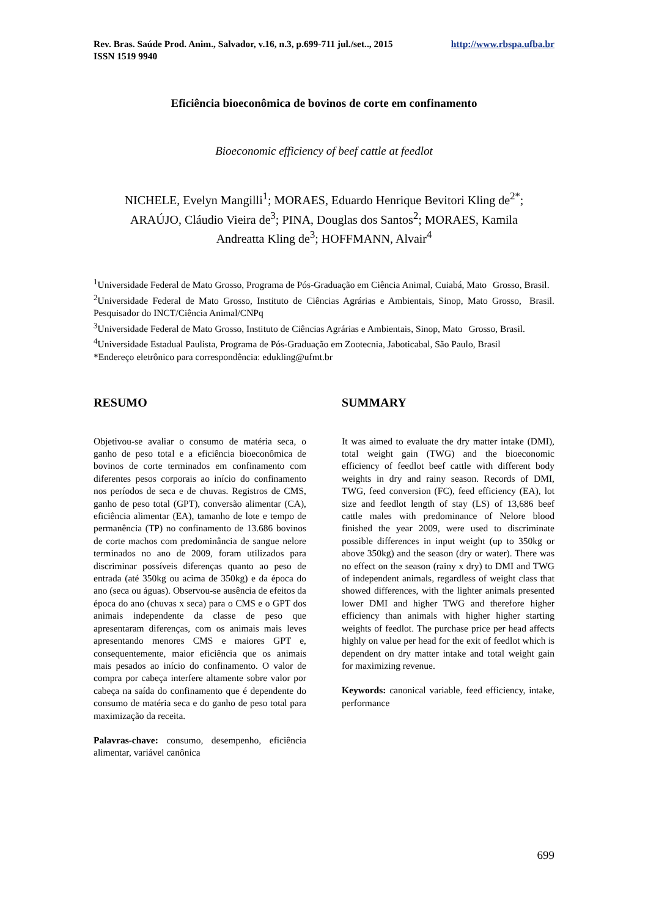Rev. Bras. Saúde Prod. Anim., Salvador, v.16, n.3, p.699-711 jul./set.., 2015
ISSN 1519 9940 http://www.rbspa.ufba.br
Eficiência bioeconômica de bovinos de corte em confinamento
Bioeconomic efficiency of beef cattle at feedlot
NICHELE, Evelyn Mangilli<sup>1</sup>; MORAES, Eduardo Henrique Bevitori Kling de<sup>2*</sup>;
ARAÚJO, Cláudio Vieira de<sup>3</sup>; PINA, Douglas dos Santos<sup>2</sup>; MORAES, Kamila
Andreatta Kling de<sup>3</sup>; HOFFMANN, Alvair<sup>4</sup>
<sup>1</sup> Universidade Federal de Mato Grosso, Programa de Pós-Graduação em Ciência Animal, Cuiabá, Mato Grosso, Brasil.
<sup>2</sup> Universidade Federal de Mato Grosso, Instituto de Ciências Agrárias e Ambientais, Sinop, Mato Grosso, Brasil. Pesquisador do INCT/Ciência Animal/CNPq
<sup>3</sup> Universidade Federal de Mato Grosso, Instituto de Ciências Agrárias e Ambientais, Sinop, Mato Grosso, Brasil.
<sup>4</sup> Universidade Estadual Paulista, Programa de Pós-Graduação em Zootecnia, Jaboticabal, São Paulo, Brasil
*Endereço eletrônico para correspondência: edukling@ufmt.br
RESUMO
Objetivou-se avaliar o consumo de matéria seca, o ganho de peso total e a eficiência bioeconômica de bovinos de corte terminados em confinamento com diferentes pesos corporais ao início do confinamento nos períodos de seca e de chuvas. Registros de CMS, ganho de peso total (GPT), conversão alimentar (CA), eficiência alimentar (EA), tamanho de lote e tempo de permanência (TP) no confinamento de 13.686 bovinos de corte machos com predominância de sangue nelore terminados no ano de 2009, foram utilizados para discriminar possíveis diferenças quanto ao peso de entrada (até 350kg ou acima de 350kg) e da época do ano (seca ou águas). Observou-se ausência de efeitos da época do ano (chuvas x seca) para o CMS e o GPT dos animais independente da classe de peso que apresentaram diferenças, com os animais mais leves apresentando menores CMS e maiores GPT e, consequentemente, maior eficiência que os animais mais pesados ao início do confinamento. O valor de compra por cabeça interfere altamente sobre valor por cabeça na saída do confinamento que é dependente do consumo de matéria seca e do ganho de peso total para maximização da receita.
Palavras-chave: consumo, desempenho, eficiência alimentar, variável canônica
SUMMARY
It was aimed to evaluate the dry matter intake (DMI), total weight gain (TWG) and the bioeconomic efficiency of feedlot beef cattle with different body weights in dry and rainy season. Records of DMI, TWG, feed conversion (FC), feed efficiency (EA), lot size and feedlot length of stay (LS) of 13,686 beef cattle males with predominance of Nelore blood finished the year 2009, were used to discriminate possible differences in input weight (up to 350kg or above 350kg) and the season (dry or water). There was no effect on the season (rainy x dry) to DMI and TWG of independent animals, regardless of weight class that showed differences, with the lighter animals presented lower DMI and higher TWG and therefore higher efficiency than animals with higher higher starting weights of feedlot. The purchase price per head affects highly on value per head for the exit of feedlot which is dependent on dry matter intake and total weight gain for maximizing revenue.
Keywords: canonical variable, feed efficiency, intake, performance
699